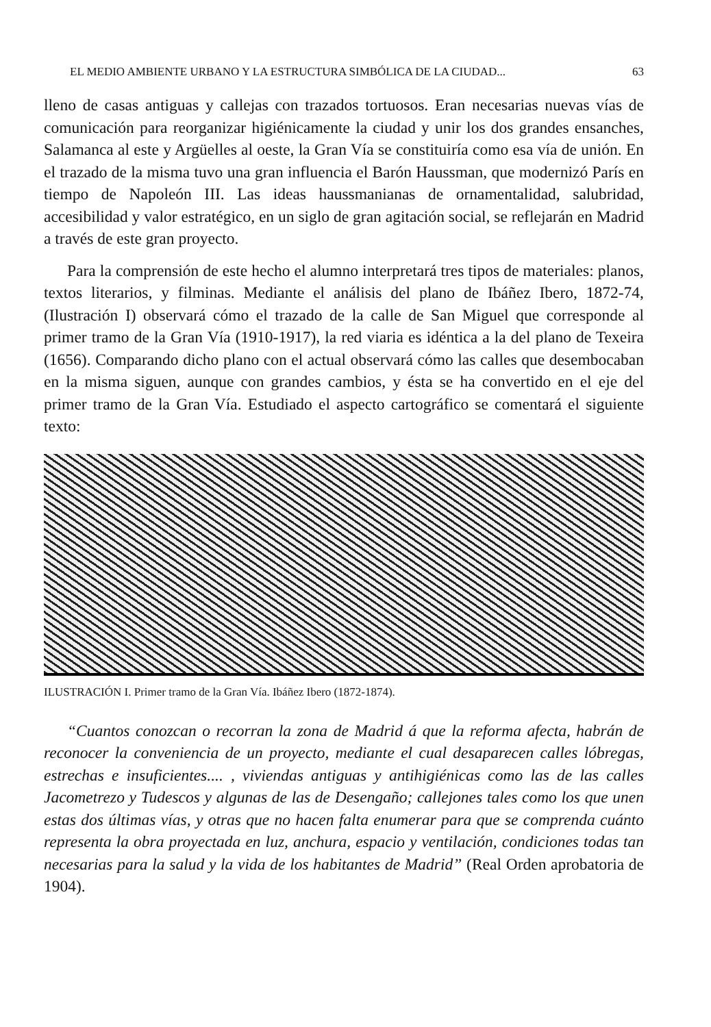EL MEDIO AMBIENTE URBANO Y LA ESTRUCTURA SIMBÓLICA DE LA CIUDAD... 63
lleno de casas antiguas y callejas con trazados tortuosos. Eran necesarias nuevas vías de comunicación para reorganizar higiénicamente la ciudad y unir los dos grandes ensanches, Salamanca al este y Argüelles al oeste, la Gran Vía se constituiría como esa vía de unión. En el trazado de la misma tuvo una gran influencia el Barón Haussman, que modernizó París en tiempo de Napoleón III. Las ideas haussmanianas de ornamentalidad, salubridad, accesibilidad y valor estratégico, en un siglo de gran agitación social, se reflejarán en Madrid a través de este gran proyecto.
Para la comprensión de este hecho el alumno interpretará tres tipos de materiales: planos, textos literarios, y filminas. Mediante el análisis del plano de Ibáñez Ibero, 1872-74, (Ilustración I) observará cómo el trazado de la calle de San Miguel que corresponde al primer tramo de la Gran Vía (1910-1917), la red viaria es idéntica a la del plano de Texeira (1656). Comparando dicho plano con el actual observará cómo las calles que desembocaban en la misma siguen, aunque con grandes cambios, y ésta se ha convertido en el eje del primer tramo de la Gran Vía. Estudiado el aspecto cartográfico se comentará el siguiente texto:
ILUSTRACIÓN I. Primer tramo de la Gran Vía. Ibáñez Ibero (1872-1874).
“Cuantos conozcan o recorran la zona de Madrid á que la reforma afecta, habrán de reconocer la conveniencia de un proyecto, mediante el cual desaparecen calles lóbregas, estrechas e insuficientes.... , viviendas antiguas y antihigiénicas como las de las calles Jacometrezo y Tudescos y algunas de las de Desengaño; callejones tales como los que unen estas dos últimas vías, y otras que no hacen falta enumerar para que se comprenda cuánto representa la obra proyectada en luz, anchura, espacio y ventilación, condiciones todas tan necesarias para la salud y la vida de los habitantes de Madrid” (Real Orden aprobatoria de 1904).